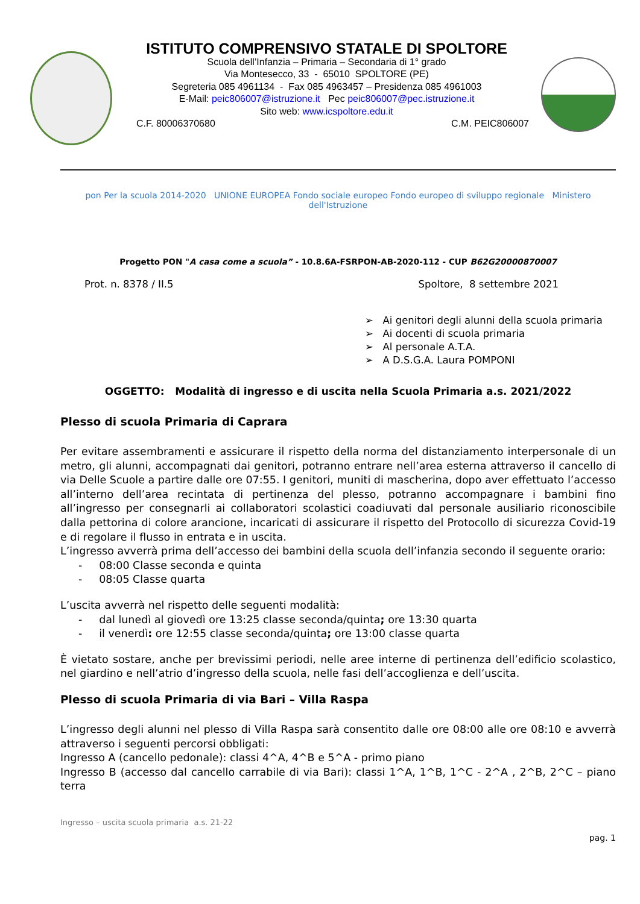ISTITUTO COMPRENSIVO STATALE DI SPOLTORE
Scuola dell’Infanzia – Primaria – Secondaria di 1° grado
Via Montesecco, 33 - 65010 SPOLTORE (PE)
Segreteria 085 4961134 - Fax 085 4963457 – Presidenza 085 4961003
E-Mail: peic806007@istruzione.it Pec peic806007@pec.istruzione.it
Sito web: www.icspoltore.edu.it
C.F. 80006370680 C.M. PEIC806007
pon Per la scuola 2014-2020 UNIONE EUROPEA Fondo sociale europeo Fondo europeo di sviluppo regionale Ministero dell'Istruzione
Progetto PON "A casa come a scuola” - 10.8.6A-FSRPON-AB-2020-112 - CUP B62G20000870007
Prot. n. 8378 / II.5 Spoltore, 8 settembre 2021
➢ Ai genitori degli alunni della scuola primaria
➢ Ai docenti di scuola primaria
➢ Al personale A.T.A.
➢ A D.S.G.A. Laura POMPONI
OGGETTO: Modalità di ingresso e di uscita nella Scuola Primaria a.s. 2021/2022
Plesso di scuola Primaria di Caprara
Per evitare assembramenti e assicurare il rispetto della norma del distanziamento interpersonale di un metro, gli alunni, accompagnati dai genitori, potranno entrare nell’area esterna attraverso il cancello di via Delle Scuole a partire dalle ore 07:55. I genitori, muniti di mascherina, dopo aver effettuato l’accesso all’interno dell’area recintata di pertinenza del plesso, potranno accompagnare i bambini fino all’ingresso per consegnarli ai collaboratori scolastici coadiuvati dal personale ausiliario riconoscibile dalla pettorina di colore arancione, incaricati di assicurare il rispetto del Protocollo di sicurezza Covid-19 e di regolare il flusso in entrata e in uscita.
L’ingresso avverrà prima dell’accesso dei bambini della scuola dell’infanzia secondo il seguente orario:
- 08:00 Classe seconda e quinta
- 08:05 Classe quarta
L’uscita avverrà nel rispetto delle seguenti modalità:
- dal lunedì al giovedì ore 13:25 classe seconda/quinta; ore 13:30 quarta
- il venerdì: ore 12:55 classe seconda/quinta; ore 13:00 classe quarta
È vietato sostare, anche per brevissimi periodi, nelle aree interne di pertinenza dell’edificio scolastico, nel giardino e nell’atrio d’ingresso della scuola, nelle fasi dell’accoglienza e dell’uscita.
Plesso di scuola Primaria di via Bari – Villa Raspa
L’ingresso degli alunni nel plesso di Villa Raspa sarà consentito dalle ore 08:00 alle ore 08:10 e avverrà attraverso i seguenti percorsi obbligati:
Ingresso A (cancello pedonale): classi 4^A, 4^B e 5^A - primo piano
Ingresso B (accesso dal cancello carrabile di via Bari): classi 1^A, 1^B, 1^C - 2^A , 2^B, 2^C – piano terra
Ingresso – uscita scuola primaria a.s. 21-22
pag. 1